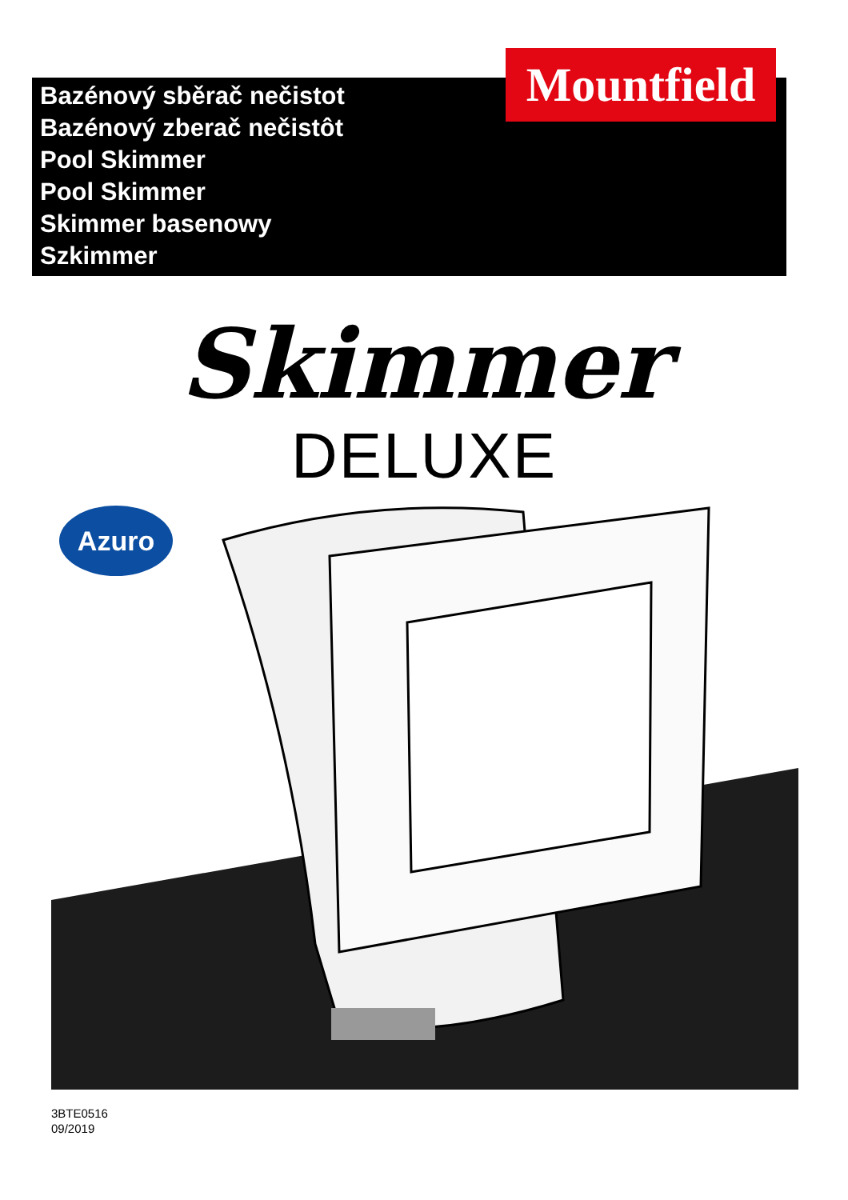Bazénový sběrač nečistot
Bazénový zberač nečistôt
Pool Skimmer
Pool Skimmer
Skimmer basenowy
Szkimmer
Mountfield
Skimmer
DELUXE
Azuro
3BTE0516
09/2019